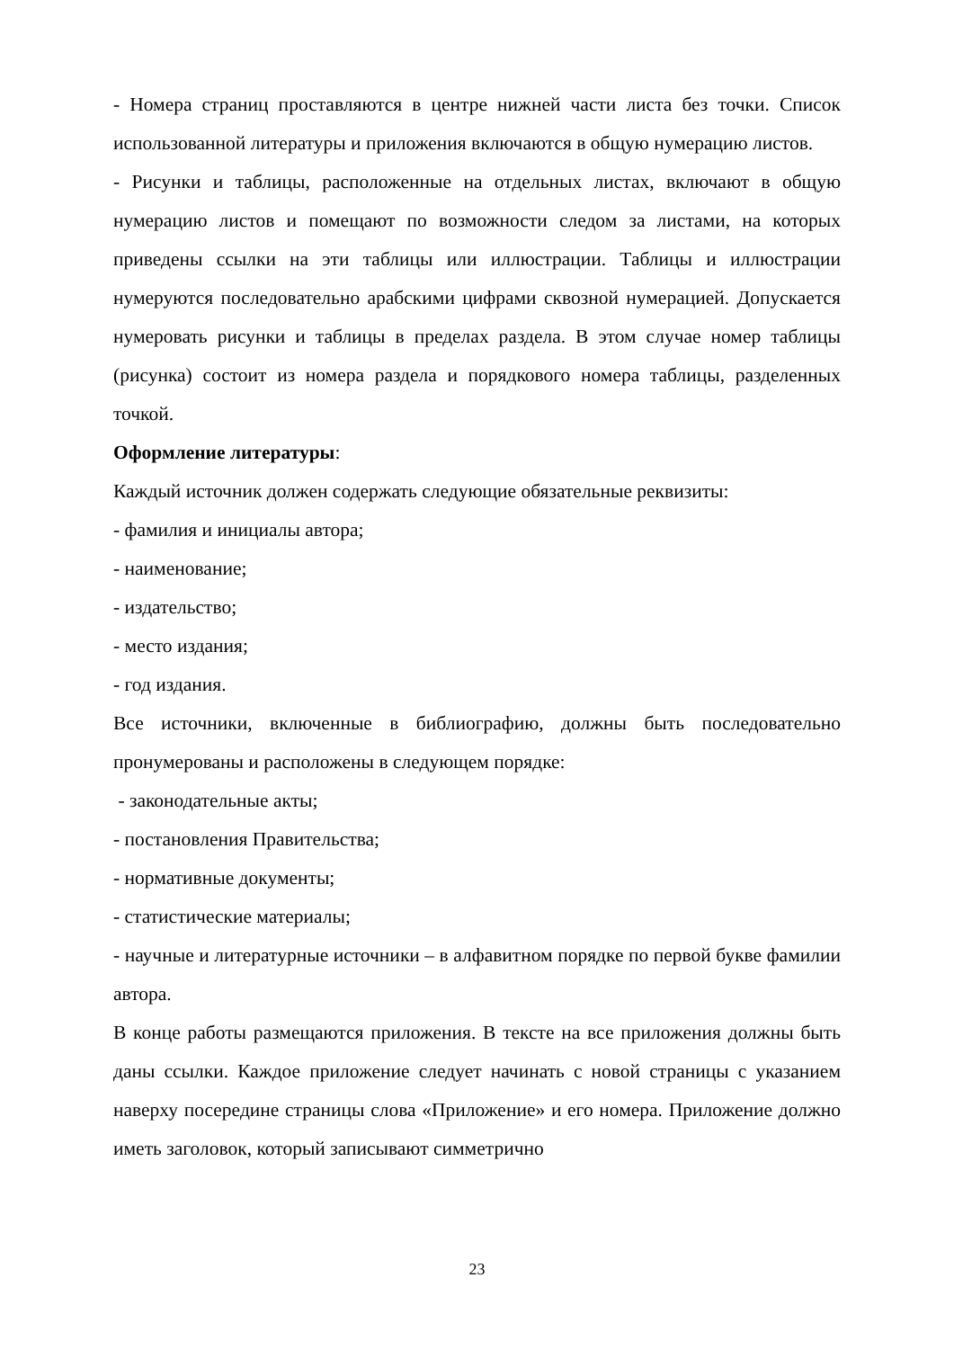- Номера страниц проставляются в центре нижней части листа без точки. Список использованной литературы и приложения включаются в общую нумерацию листов.
- Рисунки и таблицы, расположенные на отдельных листах, включают в общую нумерацию листов и помещают по возможности следом за листами, на которых приведены ссылки на эти таблицы или иллюстрации. Таблицы и иллюстрации нумеруются последовательно арабскими цифрами сквозной нумерацией. Допускается нумеровать рисунки и таблицы в пределах раздела. В этом случае номер таблицы (рисунка) состоит из номера раздела и порядкового номера таблицы, разделенных точкой.
Оформление литературы:
Каждый источник должен содержать следующие обязательные реквизиты:
- фамилия и инициалы автора;
- наименование;
- издательство;
- место издания;
- год издания.
Все источники, включенные в библиографию, должны быть последовательно пронумерованы и расположены в следующем порядке:
- законодательные акты;
- постановления Правительства;
- нормативные документы;
- статистические материалы;
- научные и литературные источники – в алфавитном порядке по первой букве фамилии автора.
В конце работы размещаются приложения. В тексте на все приложения должны быть даны ссылки. Каждое приложение следует начинать с новой страницы с указанием наверху посередине страницы слова «Приложение» и его номера. Приложение должно иметь заголовок, который записывают симметрично
23